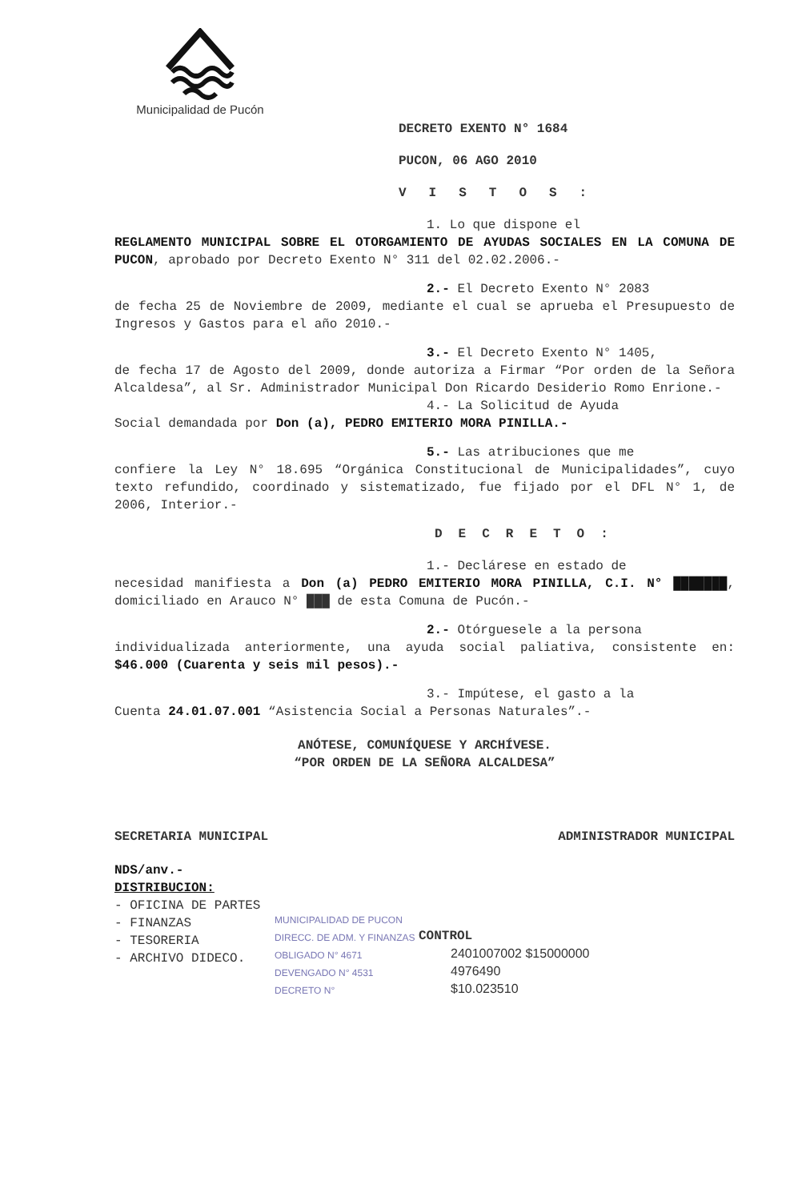Municipalidad de Pucón
DECRETO EXENTO N° 1684
PUCON, 06 AGO 2010
VISTOS:
1. Lo que dispone el
REGLAMENTO MUNICIPAL SOBRE EL OTORGAMIENTO DE AYUDAS SOCIALES EN LA COMUNA DE PUCON, aprobado por Decreto Exento N° 311 del 02.02.2006.-
2.- El Decreto Exento N° 2083
de fecha 25 de Noviembre de 2009, mediante el cual se aprueba el Presupuesto de Ingresos y Gastos para el año 2010.-
3.- El Decreto Exento N° 1405,
de fecha 17 de Agosto del 2009, donde autoriza a Firmar “Por orden de la Señora Alcaldesa”, al Sr. Administrador Municipal Don Ricardo Desiderio Romo Enrione.-
4.- La Solicitud de Ayuda
Social demandada por Don (a), PEDRO EMITERIO MORA PINILLA.-
5.- Las atribuciones que me
confiere la Ley N° 18.695 “Orgánica Constitucional de Municipalidades”, cuyo texto refundido, coordinado y sistematizado, fue fijado por el DFL N° 1, de 2006, Interior.-
DECRETO:
1.- Declárese en estado de
necesidad manifiesta a Don (a) PEDRO EMITERIO MORA PINILLA, C.I. N° ███████, domiciliado en Arauco N° ███ de esta Comuna de Pucón.-
2.- Otórguesele a la persona
individualizada anteriormente, una ayuda social paliativa, consistente en: $46.000 (Cuarenta y seis mil pesos).-
3.- Impútese, el gasto a la
Cuenta 24.01.07.001 “Asistencia Social a Personas Naturales”.-
ANÓTESE, COMUNÍQUESE Y ARCHÍVESE.
“POR ORDEN DE LA SEÑORA ALCALDESA”
SECRETARIA MUNICIPAL ADMINISTRADOR MUNICIPAL
NDS/anv.-
DISTRIBUCION:
- OFICINA DE PARTES
- FINANZAS
- TESORERIA
- ARCHIVO DIDECO.
MUNICIPALIDAD DE PUCON
DIRECC. DE ADM. Y FINANZAS
OBLIGADO N° 4671
DEVENGADO N° 4531
DECRETO N°
CONTROL
2401007002 $15000000
4976490
$10.023510